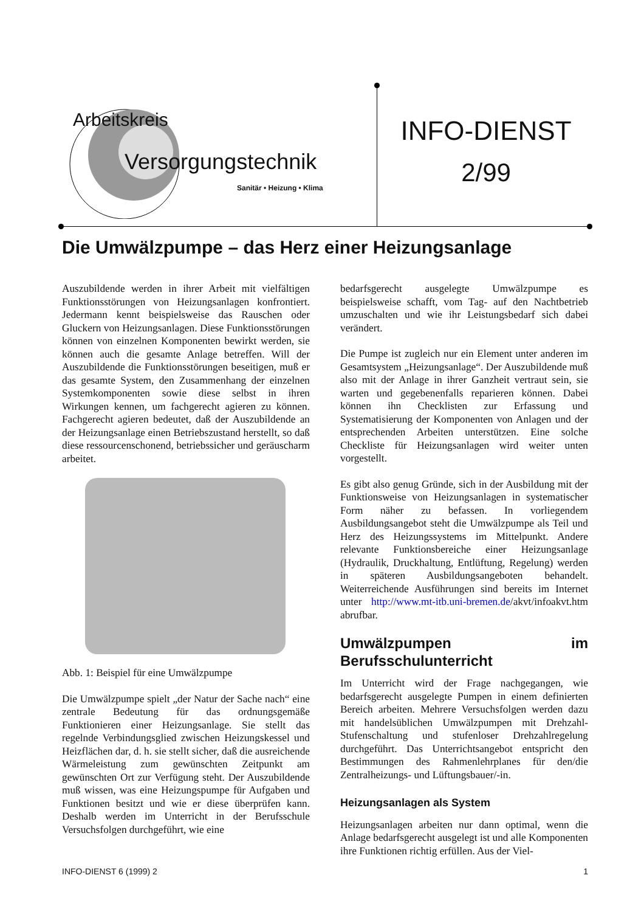Arbeitskreis
Versorgungstechnik
Sanitär • Heizung • Klima
INFO-DIENST
2/99
Die Umwälzpumpe – das Herz einer Heizungsanlage
Auszubildende werden in ihrer Arbeit mit vielfältigen Funktionsstörungen von Heizungsanlagen konfrontiert. Jedermann kennt beispielsweise das Rauschen oder Gluckern von Heizungsanlagen. Diese Funktionsstörungen können von einzelnen Komponenten bewirkt werden, sie können auch die gesamte Anlage betreffen. Will der Auszubildende die Funktionsstörungen beseitigen, muß er das gesamte System, den Zusammenhang der einzelnen Systemkomponenten sowie diese selbst in ihren Wirkungen kennen, um fachgerecht agieren zu können. Fachgerecht agieren bedeutet, daß der Auszubildende an der Heizungsanlage einen Betriebszustand herstellt, so daß diese ressourcenschonend, betriebssicher und geräuscharm arbeitet.
Abb. 1: Beispiel für eine Umwälzpumpe
Die Umwälzpumpe spielt „der Natur der Sache nach“ eine zentrale Bedeutung für das ordnungsgemäße Funktionieren einer Heizungsanlage. Sie stellt das regelnde Verbindungsglied zwischen Heizungskessel und Heizflächen dar, d. h. sie stellt sicher, daß die ausreichende Wärmeleistung zum gewünschten Zeitpunkt am gewünschten Ort zur Verfügung steht. Der Auszubildende muß wissen, was eine Heizungspumpe für Aufgaben und Funktionen besitzt und wie er diese überprüfen kann. Deshalb werden im Unterricht in der Berufsschule Versuchsfolgen durchgeführt, wie eine
bedarfsgerecht ausgelegte Umwälzpumpe es beispielsweise schafft, vom Tag- auf den Nachtbetrieb umzuschalten und wie ihr Leistungsbedarf sich dabei verändert.
Die Pumpe ist zugleich nur ein Element unter anderen im Gesamtsystem „Heizungsanlage“. Der Auszubildende muß also mit der Anlage in ihrer Ganzheit vertraut sein, sie warten und gegebenenfalls reparieren können. Dabei können ihn Checklisten zur Erfassung und Systematisierung der Komponenten von Anlagen und der entsprechenden Arbeiten unterstützen. Eine solche Checkliste für Heizungsanlagen wird weiter unten vorgestellt.
Es gibt also genug Gründe, sich in der Ausbildung mit der Funktionsweise von Heizungsanlagen in systematischer Form näher zu befassen. In vorliegendem Ausbildungsangebot steht die Umwälzpumpe als Teil und Herz des Heizungssystems im Mittelpunkt. Andere relevante Funktionsbereiche einer Heizungsanlage (Hydraulik, Druckhaltung, Entlüftung, Regelung) werden in späteren Ausbildungsangeboten behandelt. Weiterreichende Ausführungen sind bereits im Internet unter http://www.mt-itb.uni-bremen.de/akvt/infoakvt.htm abrufbar.
Umwälzpumpen im Berufsschulunterricht
Im Unterricht wird der Frage nachgegangen, wie bedarfsgerecht ausgelegte Pumpen in einem definierten Bereich arbeiten. Mehrere Versuchsfolgen werden dazu mit handelsüblichen Umwälzpumpen mit Drehzahl-Stufenschaltung und stufenloser Drehzahlregelung durchgeführt. Das Unterrichtsangebot entspricht den Bestimmungen des Rahmenlehrplanes für den/die Zentralheizungs- und Lüftungsbauer/-in.
Heizungsanlagen als System
Heizungsanlagen arbeiten nur dann optimal, wenn die Anlage bedarfsgerecht ausgelegt ist und alle Komponenten ihre Funktionen richtig erfüllen. Aus der Viel-
INFO-DIENST 6 (1999) 2 1